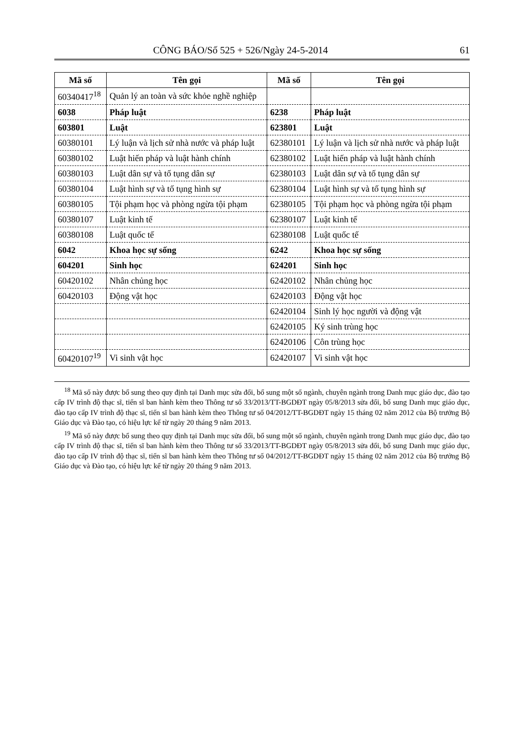CÔNG BÁO/Số 525 + 526/Ngày 24-5-2014 61
| Mã số | Tên gọi | Mã số | Tên gọi |
| --- | --- | --- | --- |
| 60340417<sup>18</sup> | Quản lý an toàn và sức khỏe nghề nghiệp | | |
| 6038 | Pháp luật | 6238 | Pháp luật |
| 603801 | Luật | 623801 | Luật |
| 60380101 | Lý luận và lịch sử nhà nước và pháp luật | 62380101 | Lý luận và lịch sử nhà nước và pháp luật |
| 60380102 | Luật hiến pháp và luật hành chính | 62380102 | Luật hiến pháp và luật hành chính |
| 60380103 | Luật dân sự và tố tụng dân sự | 62380103 | Luật dân sự và tố tụng dân sự |
| 60380104 | Luật hình sự và tố tụng hình sự | 62380104 | Luật hình sự và tố tụng hình sự |
| 60380105 | Tội phạm học và phòng ngừa tội phạm | 62380105 | Tội phạm học và phòng ngừa tội phạm |
| 60380107 | Luật kinh tế | 62380107 | Luật kinh tế |
| 60380108 | Luật quốc tế | 62380108 | Luật quốc tế |
| 6042 | Khoa học sự sống | 6242 | Khoa học sự sống |
| 604201 | Sinh học | 624201 | Sinh học |
| 60420102 | Nhân chủng học | 62420102 | Nhân chủng học |
| 60420103 | Động vật học | 62420103 | Động vật học |
| | | 62420104 | Sinh lý học người và động vật |
| | | 62420105 | Ký sinh trùng học |
| | | 62420106 | Côn trùng học |
| 60420107<sup>19</sup> | Vi sinh vật học | 62420107 | Vi sinh vật học |
<sup>18</sup> Mã số này được bổ sung theo quy định tại Danh mục sửa đổi, bổ sung một số ngành, chuyên ngành trong Danh mục giáo dục, đào tạo cấp IV trình độ thạc sĩ, tiến sĩ ban hành kèm theo Thông tư số 33/2013/TT-BGDĐT ngày 05/8/2013 sửa đổi, bổ sung Danh mục giáo dục, đào tạo cấp IV trình độ thạc sĩ, tiến sĩ ban hành kèm theo Thông tư số 04/2012/TT-BGDĐT ngày 15 tháng 02 năm 2012 của Bộ trưởng Bộ Giáo dục và Đào tạo, có hiệu lực kể từ ngày 20 tháng 9 năm 2013.
<sup>19</sup> Mã số này được bổ sung theo quy định tại Danh mục sửa đổi, bổ sung một số ngành, chuyên ngành trong Danh mục giáo dục, đào tạo cấp IV trình độ thạc sĩ, tiến sĩ ban hành kèm theo Thông tư số 33/2013/TT-BGDĐT ngày 05/8/2013 sửa đổi, bổ sung Danh mục giáo dục, đào tạo cấp IV trình độ thạc sĩ, tiến sĩ ban hành kèm theo Thông tư số 04/2012/TT-BGDĐT ngày 15 tháng 02 năm 2012 của Bộ trưởng Bộ Giáo dục và Đào tạo, có hiệu lực kể từ ngày 20 tháng 9 năm 2013.